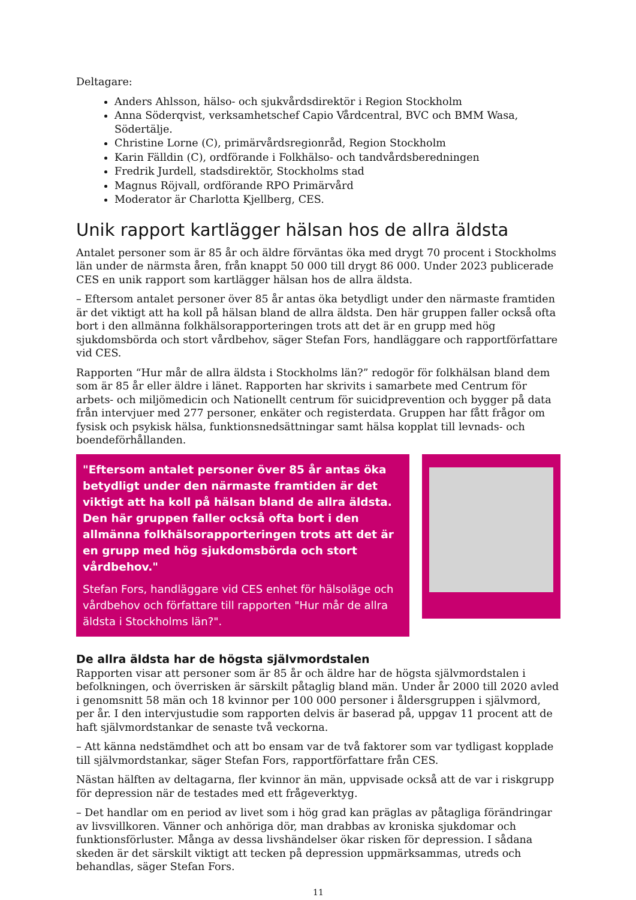Deltagare:
Anders Ahlsson, hälso- och sjukvårdsdirektör i Region Stockholm
Anna Söderqvist, verksamhetschef Capio Vårdcentral, BVC och BMM Wasa, Södertälje.
Christine Lorne (C), primärvårdsregionråd, Region Stockholm
Karin Fälldin (C), ordförande i Folkhälso- och tandvårdsberedningen
Fredrik Jurdell, stadsdirektör, Stockholms stad
Magnus Röjvall, ordförande RPO Primärvård
Moderator är Charlotta Kjellberg, CES.
Unik rapport kartlägger hälsan hos de allra äldsta
Antalet personer som är 85 år och äldre förväntas öka med drygt 70 procent i Stockholms län under de närmsta åren, från knappt 50 000 till drygt 86 000. Under 2023 publicerade CES en unik rapport som kartlägger hälsan hos de allra äldsta.
– Eftersom antalet personer över 85 år antas öka betydligt under den närmaste framtiden är det viktigt att ha koll på hälsan bland de allra äldsta. Den här gruppen faller också ofta bort i den allmänna folkhälsorapporteringen trots att det är en grupp med hög sjukdomsbörda och stort vårdbehov, säger Stefan Fors, handläggare och rapportförfattare vid CES.
Rapporten “Hur mår de allra äldsta i Stockholms län?” redogör för folkhälsan bland dem som är 85 år eller äldre i länet. Rapporten har skrivits i samarbete med Centrum för arbets- och miljömedicin och Nationellt centrum för suicidprevention och bygger på data från intervjuer med 277 personer, enkäter och registerdata. Gruppen har fått frågor om fysisk och psykisk hälsa, funktionsnedsättningar samt hälsa kopplat till levnads- och boendeförhållanden.
"Eftersom antalet personer över 85 år antas öka betydligt under den närmaste framtiden är det viktigt att ha koll på hälsan bland de allra äldsta. Den här gruppen faller också ofta bort i den allmänna folkhälsorapporteringen trots att det är en grupp med hög sjukdomsbörda och stort vårdbehov."
Stefan Fors, handläggare vid CES enhet för hälsoläge och vårdbehov och författare till rapporten "Hur mår de allra äldsta i Stockholms län?".
De allra äldsta har de högsta självmordstalen
Rapporten visar att personer som är 85 år och äldre har de högsta självmordstalen i befolkningen, och överrisken är särskilt påtaglig bland män. Under år 2000 till 2020 avled i genomsnitt 58 män och 18 kvinnor per 100 000 personer i åldersgruppen i självmord, per år. I den intervjustudie som rapporten delvis är baserad på, uppgav 11 procent att de haft självmordstankar de senaste två veckorna.
– Att känna nedstämdhet och att bo ensam var de två faktorer som var tydligast kopplade till självmordstankar, säger Stefan Fors, rapportförfattare från CES.
Nästan hälften av deltagarna, fler kvinnor än män, uppvisade också att de var i riskgrupp för depression när de testades med ett frågeverktyg.
– Det handlar om en period av livet som i hög grad kan präglas av påtagliga förändringar av livsvillkoren. Vänner och anhöriga dör, man drabbas av kroniska sjukdomar och funktionsförluster. Många av dessa livshändelser ökar risken för depression. I sådana skeden är det särskilt viktigt att tecken på depression uppmärksammas, utreds och behandlas, säger Stefan Fors.
11